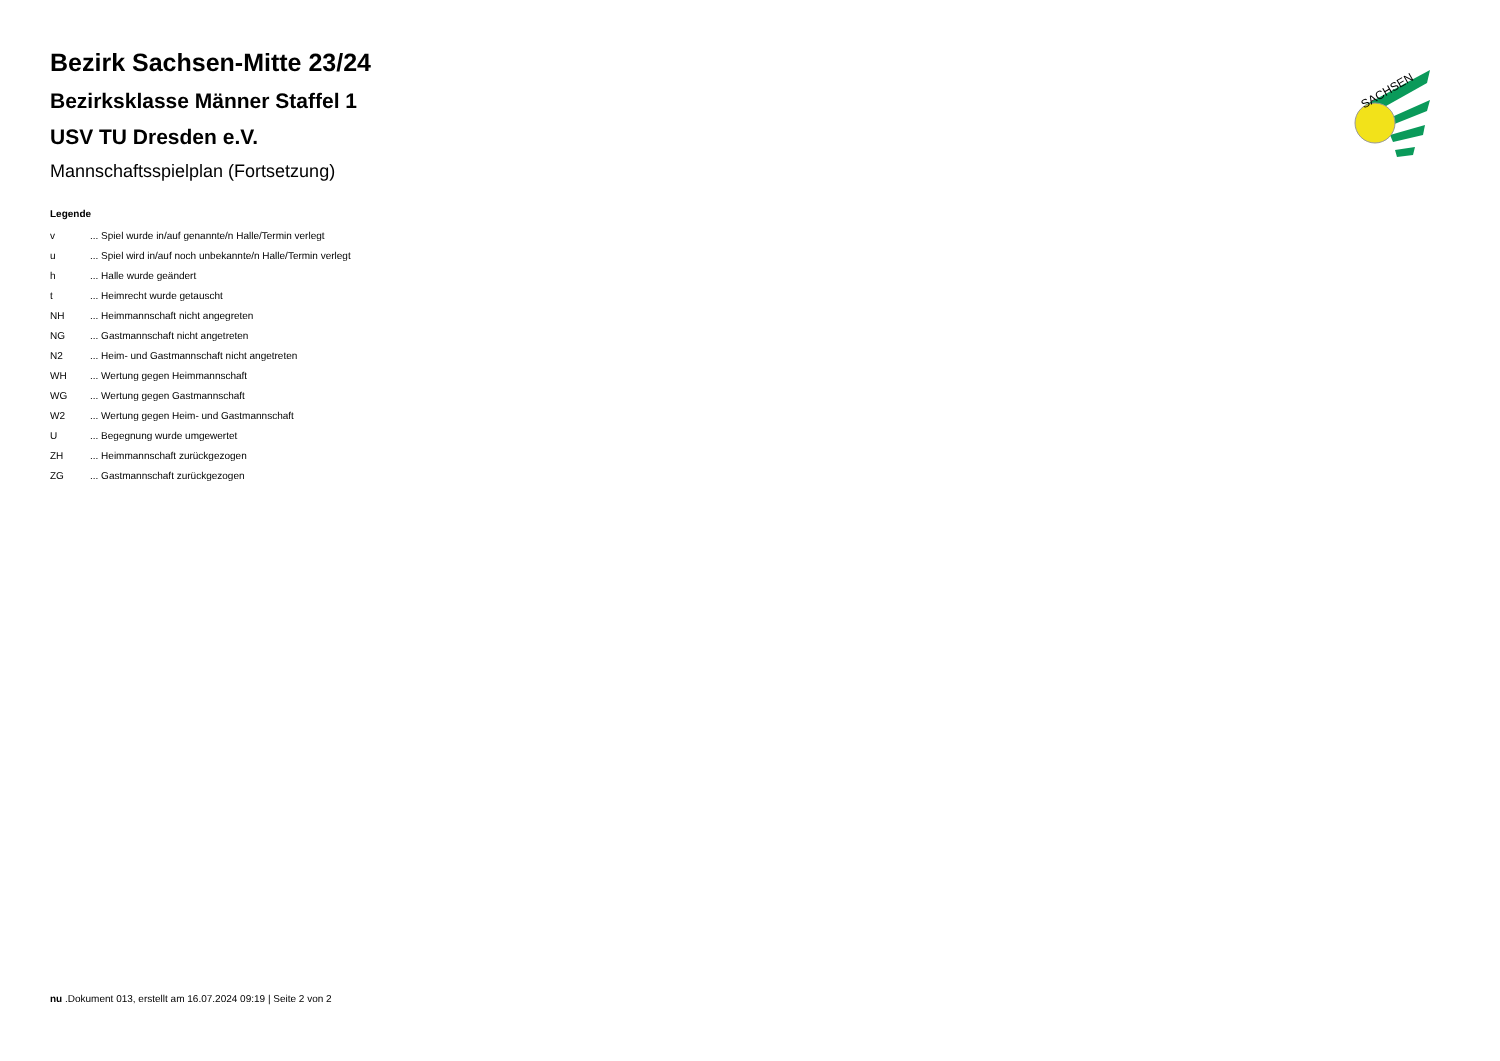Bezirk Sachsen-Mitte 23/24
Bezirksklasse Männer Staffel 1
USV TU Dresden e.V.
Mannschaftsspielplan (Fortsetzung)
Legende
| v | ... Spiel wurde in/auf genannte/n Halle/Termin verlegt |
| u | ... Spiel wird in/auf noch unbekannte/n Halle/Termin verlegt |
| h | ... Halle wurde geändert |
| t | ... Heimrecht wurde getauscht |
| NH | ... Heimmannschaft nicht angegreten |
| NG | ... Gastmannschaft nicht angetreten |
| N2 | ... Heim- und Gastmannschaft nicht angetreten |
| WH | ... Wertung gegen Heimmannschaft |
| WG | ... Wertung gegen Gastmannschaft |
| W2 | ... Wertung gegen Heim- und Gastmannschaft |
| U | ... Begegnung wurde umgewertet |
| ZH | ... Heimmannschaft zurückgezogen |
| ZG | ... Gastmannschaft zurückgezogen |
SACHSEN
nu .Dokument 013, erstellt am 16.07.2024 09:19 | Seite 2 von 2